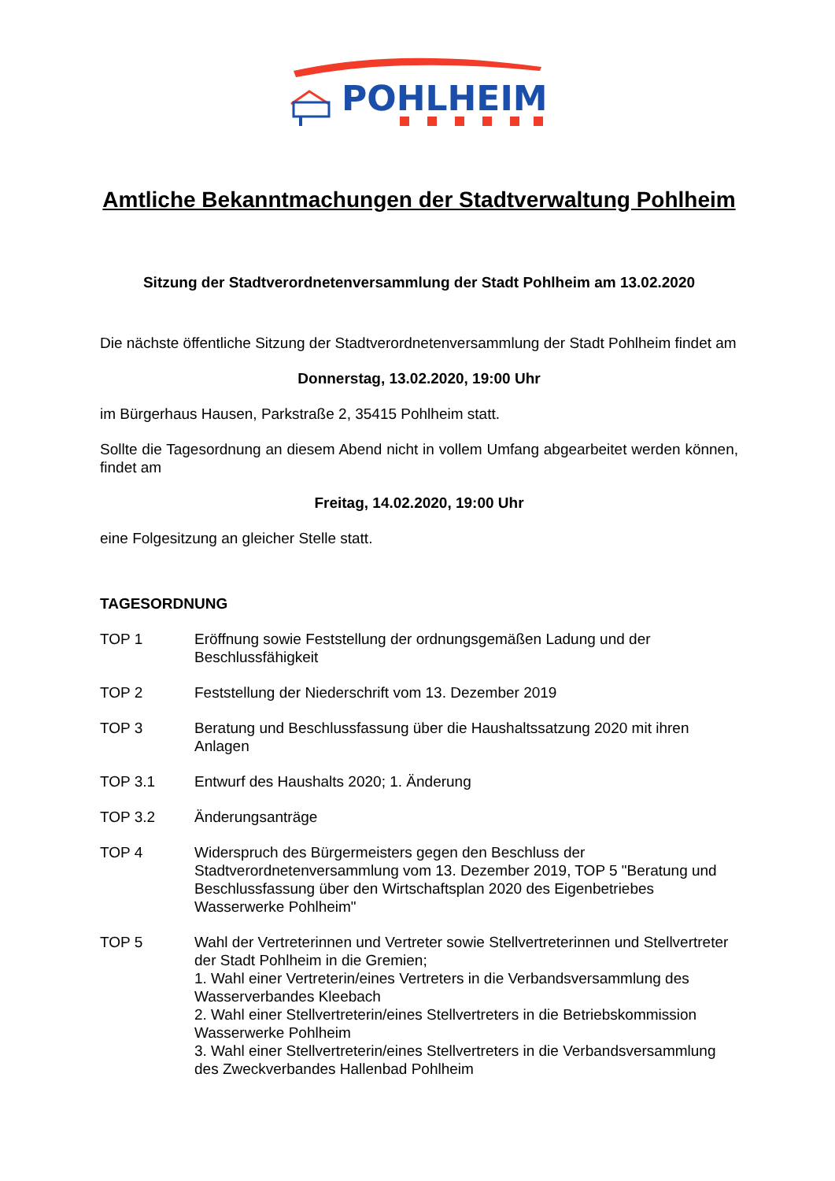POHLHEIM
Amtliche Bekanntmachungen der Stadtverwaltung Pohlheim
Sitzung der Stadtverordnetenversammlung der Stadt Pohlheim am 13.02.2020
Die nächste öffentliche Sitzung der Stadtverordnetenversammlung der Stadt Pohlheim findet am
Donnerstag, 13.02.2020, 19:00 Uhr
im Bürgerhaus Hausen, Parkstraße 2, 35415 Pohlheim statt.
Sollte die Tagesordnung an diesem Abend nicht in vollem Umfang abgearbeitet werden können, findet am
Freitag, 14.02.2020, 19:00 Uhr
eine Folgesitzung an gleicher Stelle statt.
TAGESORDNUNG
TOP 1 Eröffnung sowie Feststellung der ordnungsgemäßen Ladung und der Beschlussfähigkeit
TOP 2 Feststellung der Niederschrift vom 13. Dezember 2019
TOP 3 Beratung und Beschlussfassung über die Haushaltssatzung 2020 mit ihren Anlagen
TOP 3.1 Entwurf des Haushalts 2020; 1. Änderung
TOP 3.2 Änderungsanträge
TOP 4 Widerspruch des Bürgermeisters gegen den Beschluss der Stadtverordnetenversammlung vom 13. Dezember 2019, TOP 5 "Beratung und Beschlussfassung über den Wirtschaftsplan 2020 des Eigenbetriebes Wasserwerke Pohlheim"
TOP 5 Wahl der Vertreterinnen und Vertreter sowie Stellvertreterinnen und Stellvertreter der Stadt Pohlheim in die Gremien;
1. Wahl einer Vertreterin/eines Vertreters in die Verbandsversammlung des Wasserverbandes Kleebach
2. Wahl einer Stellvertreterin/eines Stellvertreters in die Betriebskommission Wasserwerke Pohlheim
3. Wahl einer Stellvertreterin/eines Stellvertreters in die Verbandsversammlung des Zweckverbandes Hallenbad Pohlheim